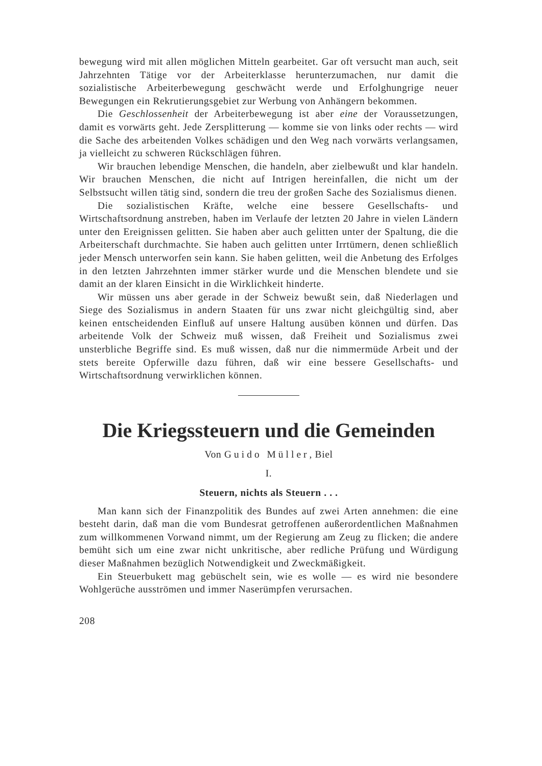bewegung wird mit allen möglichen Mitteln gearbeitet. Gar oft versucht man auch, seit Jahrzehnten Tätige vor der Arbeiterklasse herunterzumachen, nur damit die sozialistische Arbeiterbewegung geschwächt werde und Erfolghungrige neuer Bewegungen ein Rekrutierungsgebiet zur Werbung von Anhängern bekommen.
Die Geschlossenheit der Arbeiterbewegung ist aber eine der Voraussetzungen, damit es vorwärts geht. Jede Zersplitterung — komme sie von links oder rechts — wird die Sache des arbeitenden Volkes schädigen und den Weg nach vorwärts verlangsamen, ja vielleicht zu schweren Rückschlägen führen.
Wir brauchen lebendige Menschen, die handeln, aber zielbewußt und klar handeln. Wir brauchen Menschen, die nicht auf Intrigen hereinfallen, die nicht um der Selbstsucht willen tätig sind, sondern die treu der großen Sache des Sozialismus dienen.
Die sozialistischen Kräfte, welche eine bessere Gesellschafts- und Wirtschaftsordnung anstreben, haben im Verlaufe der letzten 20 Jahre in vielen Ländern unter den Ereignissen gelitten. Sie haben aber auch gelitten unter der Spaltung, die die Arbeiterschaft durchmachte. Sie haben auch gelitten unter Irrtümern, denen schließlich jeder Mensch unterworfen sein kann. Sie haben gelitten, weil die Anbetung des Erfolges in den letzten Jahrzehnten immer stärker wurde und die Menschen blendete und sie damit an der klaren Einsicht in die Wirklichkeit hinderte.
Wir müssen uns aber gerade in der Schweiz bewußt sein, daß Niederlagen und Siege des Sozialismus in andern Staaten für uns zwar nicht gleichgültig sind, aber keinen entscheidenden Einfluß auf unsere Haltung ausüben können und dürfen. Das arbeitende Volk der Schweiz muß wissen, daß Freiheit und Sozialismus zwei unsterbliche Begriffe sind. Es muß wissen, daß nur die nimmermüde Arbeit und der stets bereite Opferwille dazu führen, daß wir eine bessere Gesellschafts- und Wirtschaftsordnung verwirklichen können.
Die Kriegssteuern und die Gemeinden
Von Guido Müller, Biel
I.
Steuern, nichts als Steuern . . .
Man kann sich der Finanzpolitik des Bundes auf zwei Arten annehmen: die eine besteht darin, daß man die vom Bundesrat getroffenen außerordentlichen Maßnahmen zum willkommenen Vorwand nimmt, um der Regierung am Zeug zu flicken; die andere bemüht sich um eine zwar nicht unkritische, aber redliche Prüfung und Würdigung dieser Maßnahmen bezüglich Notwendigkeit und Zweckmäßigkeit.
Ein Steuerbukett mag gebüschelt sein, wie es wolle — es wird nie besondere Wohlgerüche ausströmen und immer Naserümpfen verursachen.
208